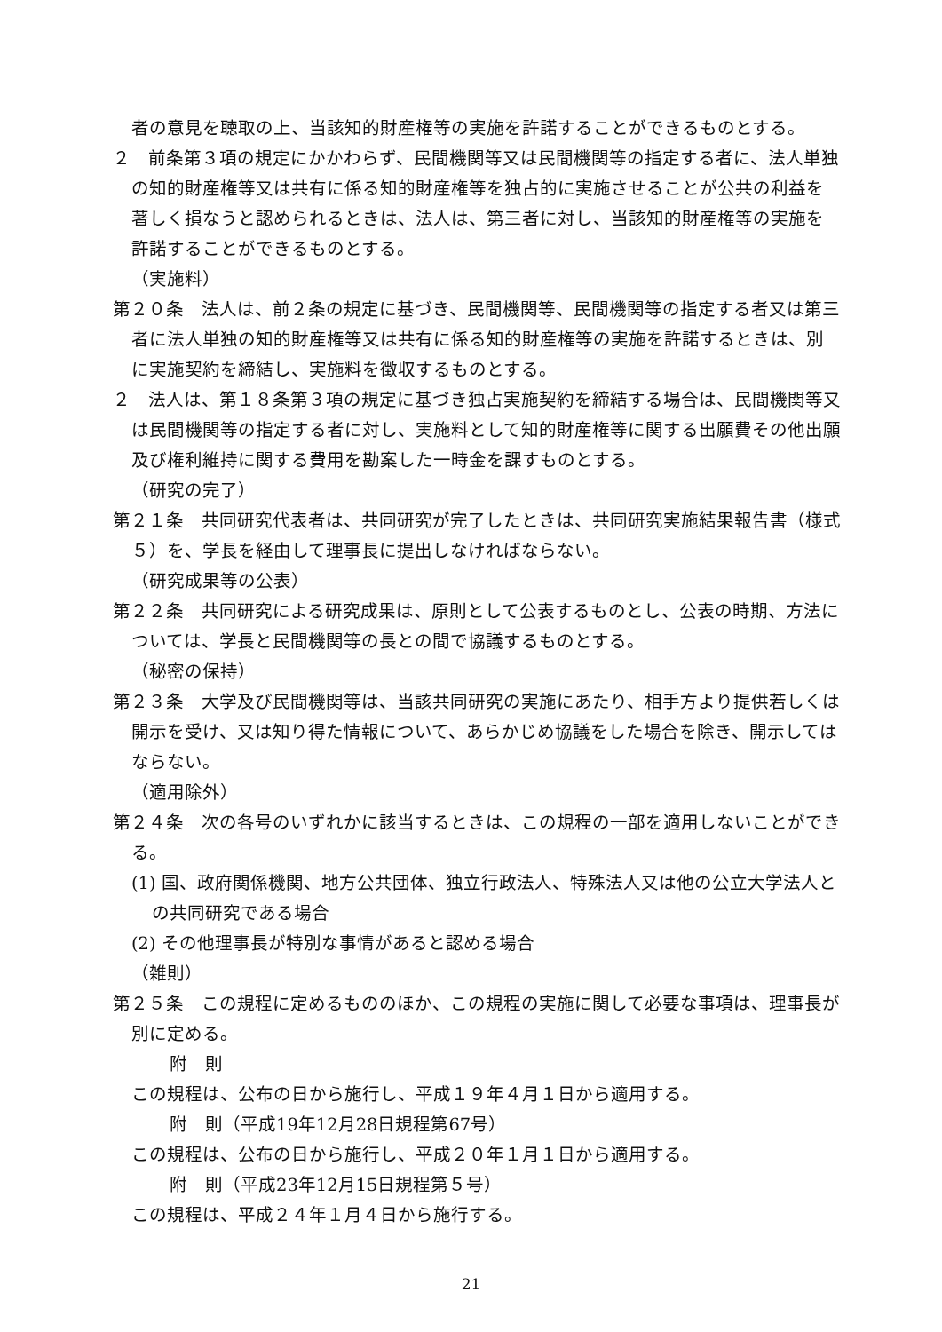者の意見を聴取の上、当該知的財産権等の実施を許諾することができるものとする。
２　前条第３項の規定にかかわらず、民間機関等又は民間機関等の指定する者に、法人単独の知的財産権等又は共有に係る知的財産権等を独占的に実施させることが公共の利益を著しく損なうと認められるときは、法人は、第三者に対し、当該知的財産権等の実施を許諾することができるものとする。
（実施料）
第２０条　法人は、前２条の規定に基づき、民間機関等、民間機関等の指定する者又は第三者に法人単独の知的財産権等又は共有に係る知的財産権等の実施を許諾するときは、別に実施契約を締結し、実施料を徴収するものとする。
２　法人は、第１８条第３項の規定に基づき独占実施契約を締結する場合は、民間機関等又は民間機関等の指定する者に対し、実施料として知的財産権等に関する出願費その他出願及び権利維持に関する費用を勘案した一時金を課すものとする。
（研究の完了）
第２１条　共同研究代表者は、共同研究が完了したときは、共同研究実施結果報告書（様式５）を、学長を経由して理事長に提出しなければならない。
（研究成果等の公表）
第２２条　共同研究による研究成果は、原則として公表するものとし、公表の時期、方法については、学長と民間機関等の長との間で協議するものとする。
（秘密の保持）
第２３条　大学及び民間機関等は、当該共同研究の実施にあたり、相手方より提供若しくは開示を受け、又は知り得た情報について、あらかじめ協議をした場合を除き、開示してはならない。
（適用除外）
第２４条　次の各号のいずれかに該当するときは、この規程の一部を適用しないことができる。
(1) 国、政府関係機関、地方公共団体、独立行政法人、特殊法人又は他の公立大学法人との共同研究である場合
(2) その他理事長が特別な事情があると認める場合
（雑則）
第２５条　この規程に定めるもののほか、この規程の実施に関して必要な事項は、理事長が別に定める。
附　則
この規程は、公布の日から施行し、平成１９年４月１日から適用する。
附　則（平成19年12月28日規程第67号）
この規程は、公布の日から施行し、平成２０年１月１日から適用する。
附　則（平成23年12月15日規程第５号）
この規程は、平成２４年１月４日から施行する。
21